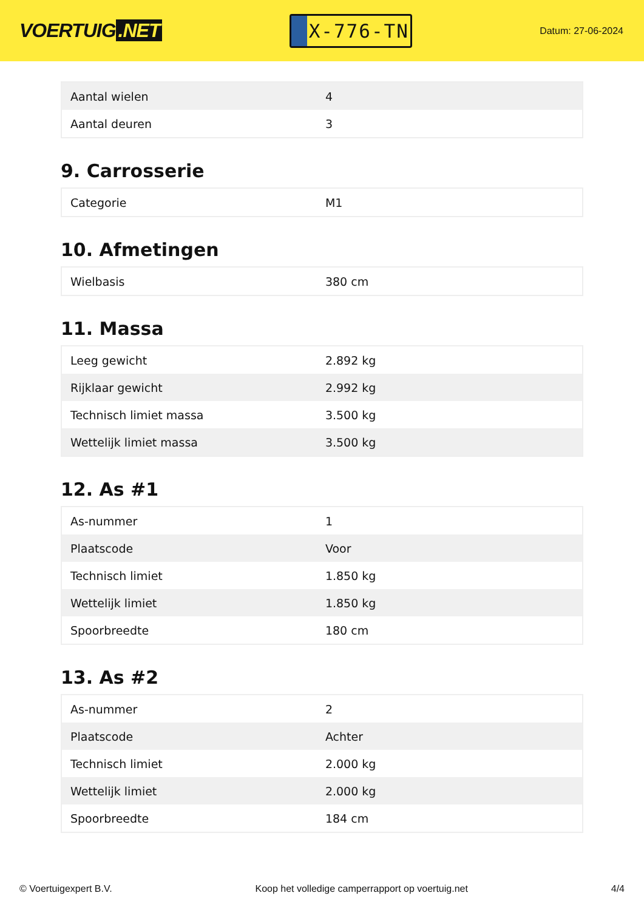VOERTUIG.NET
X-776-TN
Datum: 27-06-2024
| Aantal wielen | 4 |
| Aantal deuren | 3 |
9. Carrosserie
| Categorie | M1 |
10. Afmetingen
| Wielbasis | 380 cm |
11. Massa
| Leeg gewicht | 2.892 kg |
| Rijklaar gewicht | 2.992 kg |
| Technisch limiet massa | 3.500 kg |
| Wettelijk limiet massa | 3.500 kg |
12. As #1
| As-nummer | 1 |
| Plaatscode | Voor |
| Technisch limiet | 1.850 kg |
| Wettelijk limiet | 1.850 kg |
| Spoorbreedte | 180 cm |
13. As #2
| As-nummer | 2 |
| Plaatscode | Achter |
| Technisch limiet | 2.000 kg |
| Wettelijk limiet | 2.000 kg |
| Spoorbreedte | 184 cm |
© Voertuigexpert B.V. Koop het volledige camperrapport op voertuig.net 4/4